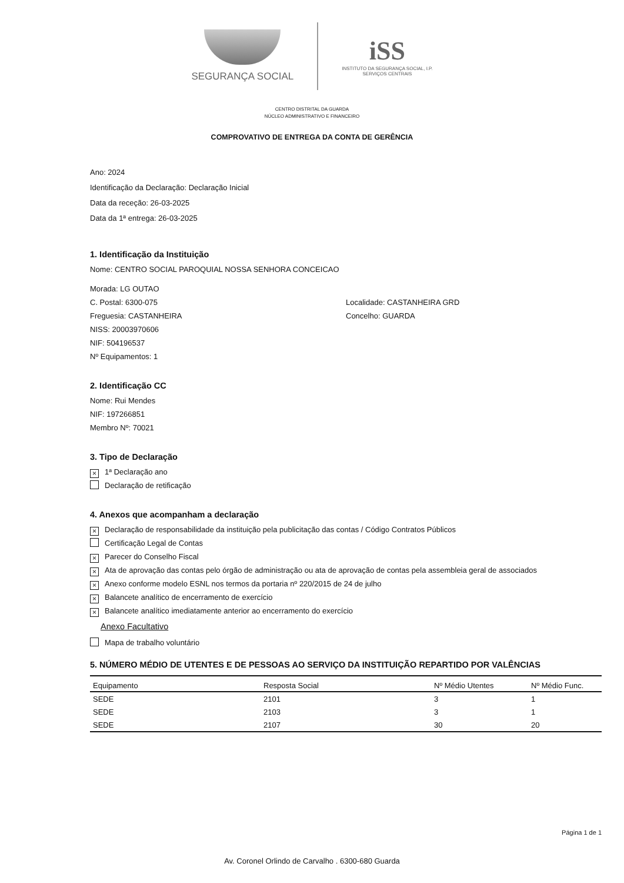SEGURANÇA SOCIAL
iSS
INSTITUTO DA SEGURANÇA SOCIAL, I.P.
SERVIÇOS CENTRAIS
CENTRO DISTRITAL DA GUARDA
NÚCLEO ADMINISTRATIVO E FINANCEIRO
COMPROVATIVO DE ENTREGA DA CONTA DE GERÊNCIA
Ano: 2024
Identificação da Declaração: Declaração Inicial
Data da receção: 26-03-2025
Data da 1ª entrega: 26-03-2025
1. Identificação da Instituição
Nome: CENTRO SOCIAL PAROQUIAL NOSSA SENHORA CONCEICAO
Morada: LG OUTAO
C. Postal: 6300-075 Localidade: CASTANHEIRA GRD
Freguesia: CASTANHEIRA Concelho: GUARDA
NISS: 20003970606
NIF: 504196537
Nº Equipamentos: 1
2. Identificação CC
Nome: Rui Mendes
NIF: 197266851
Membro Nº: 70021
3. Tipo de Declaração
× 1ª Declaração ano
Declaração de retificação
4. Anexos que acompanham a declaração
× Declaração de responsabilidade da instituição pela publicitação das contas / Código Contratos Públicos
Certificação Legal de Contas
× Parecer do Conselho Fiscal
× Ata de aprovação das contas pelo órgão de administração ou ata de aprovação de contas pela assembleia geral de associados
× Anexo conforme modelo ESNL nos termos da portaria nº 220/2015 de 24 de julho
× Balancete analítico de encerramento de exercício
× Balancete analítico imediatamente anterior ao encerramento do exercício
Anexo Facultativo
Mapa de trabalho voluntário
5. NÚMERO MÉDIO DE UTENTES E DE PESSOAS AO SERVIÇO DA INSTITUIÇÃO REPARTIDO POR VALÊNCIAS
| Equipamento | Resposta Social | Nº Médio Utentes | Nº Médio Func. |
| --- | --- | --- | --- |
| SEDE | 2101 | 3 | 1 |
| SEDE | 2103 | 3 | 1 |
| SEDE | 2107 | 30 | 20 |
Página 1 de 1
Av. Coronel Orlindo de Carvalho . 6300-680 Guarda